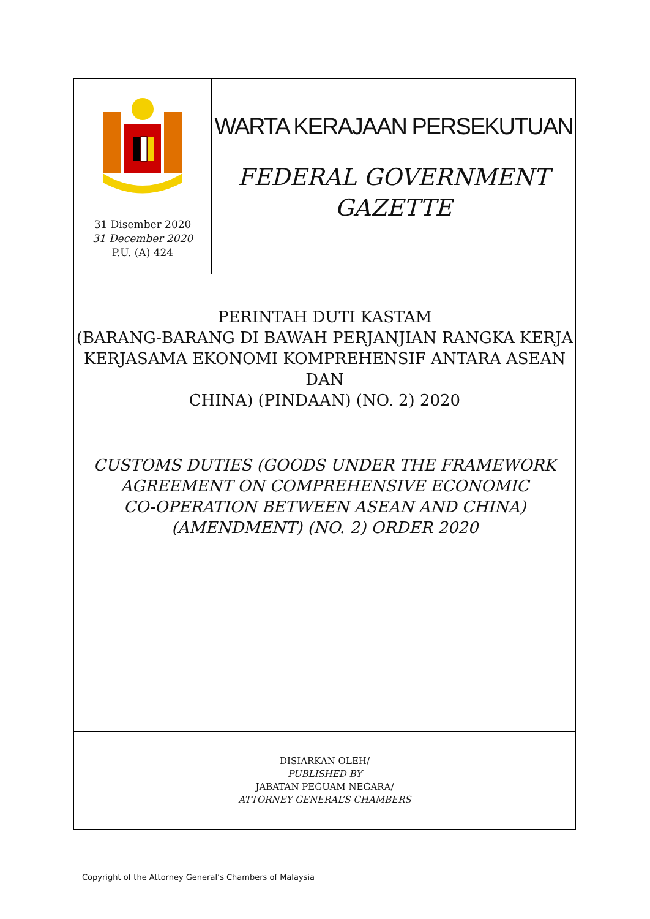31 Disember 2020
31 December 2020
P.U. (A) 424
WARTA KERAJAAN PERSEKUTUAN
FEDERAL GOVERNMENT
GAZETTE
PERINTAH DUTI KASTAM
(BARANG-BARANG DI BAWAH PERJANJIAN RANGKA KERJA
KERJASAMA EKONOMI KOMPREHENSIF ANTARA ASEAN DAN
CHINA) (PINDAAN) (NO. 2) 2020
CUSTOMS DUTIES (GOODS UNDER THE FRAMEWORK
AGREEMENT ON COMPREHENSIVE ECONOMIC
CO-OPERATION BETWEEN ASEAN AND CHINA)
(AMENDMENT) (NO. 2) ORDER 2020
DISIARKAN OLEH/
PUBLISHED BY
JABATAN PEGUAM NEGARA/
ATTORNEY GENERAL’S CHAMBERS
Copyright of the Attorney General’s Chambers of Malaysia